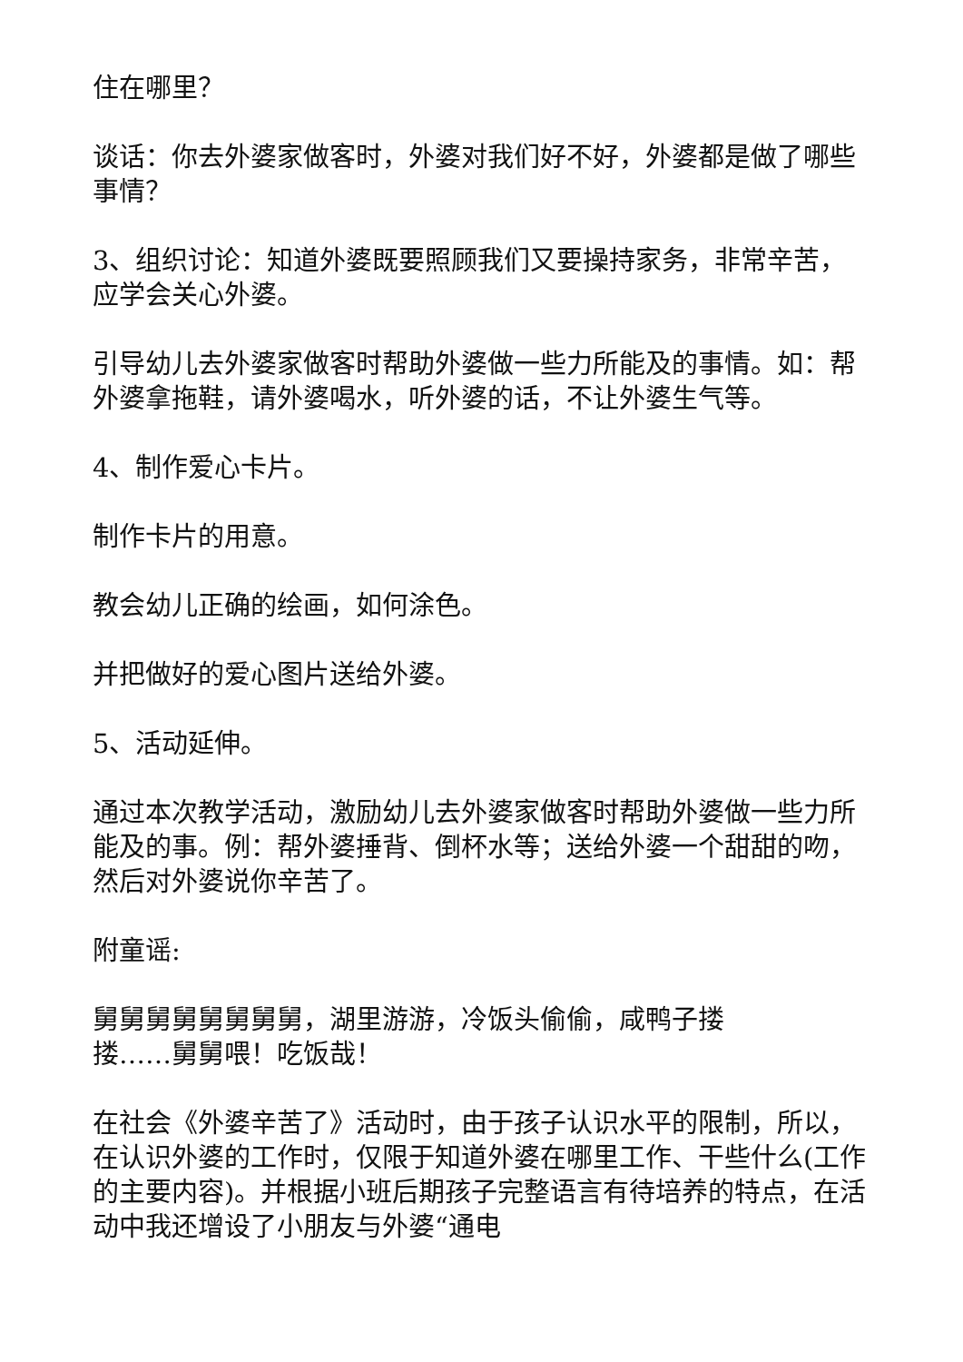住在哪里？
谈话：你去外婆家做客时，外婆对我们好不好，外婆都是做了哪些事情？
3、组织讨论：知道外婆既要照顾我们又要操持家务，非常辛苦，应学会关心外婆。
引导幼儿去外婆家做客时帮助外婆做一些力所能及的事情。如：帮外婆拿拖鞋，请外婆喝水，听外婆的话，不让外婆生气等。
4、制作爱心卡片。
制作卡片的用意。
教会幼儿正确的绘画，如何涂色。
并把做好的爱心图片送给外婆。
5、活动延伸。
通过本次教学活动，激励幼儿去外婆家做客时帮助外婆做一些力所能及的事。例：帮外婆捶背、倒杯水等；送给外婆一个甜甜的吻，然后对外婆说你辛苦了。
附童谣:
舅舅舅舅舅舅舅舅，湖里游游，冷饭头偷偷，咸鸭子搂
搂……舅舅喂！吃饭哉！
在社会《外婆辛苦了》活动时，由于孩子认识水平的限制，所以，在认识外婆的工作时，仅限于知道外婆在哪里工作、干些什么(工作的主要内容)。并根据小班后期孩子完整语言有待培养的特点，在活动中我还增设了小朋友与外婆“通电